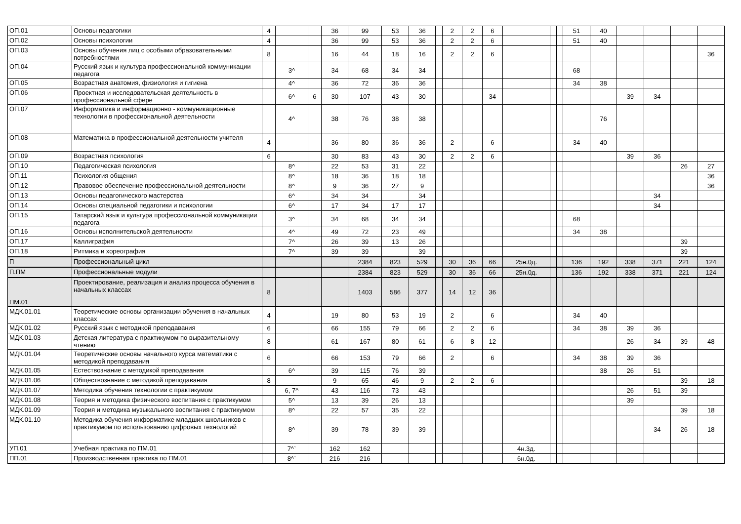| ОП.01 | Основы педагогики | 4 | | | 36 | 99 | 53 | 36 | | 2 | 2 | 6 | | | | 51 | 40 | | | | |
| ОП.02 | Основы психологии | 4 | | | 36 | 99 | 53 | 36 | | 2 | 2 | 6 | | | | 51 | 40 | | | | |
| ОП.03 | Основы обучения лиц с особыми образовательными потребностями | 8 | | | 16 | 44 | 18 | 16 | | 2 | 2 | 6 | | | | | | | | | 36 |
| ОП.04 | Русский язык и культура профессиональной коммуникации педагога | | 3^ | | 34 | 68 | 34 | 34 | | | | | | | | 68 | | | | | |
| ОП.05 | Возрастная анатомия, физиология и гигиена | | 4^ | | 36 | 72 | 36 | 36 | | | | | | | | 34 | 38 | | | | |
| ОП.06 | Проектная и исследовательская деятельность в профессиональной сфере | | 6^ | 6 | 30 | 107 | 43 | 30 | | | | 34 | | | | | | 39 | 34 | | |
| ОП.07 | Информатика и информационно - коммуникационные технологии в профессиональной деятельности | | 4^ | | 38 | 76 | 38 | 38 | | | | | | | | | 76 | | | | |
| ОП.08 | Математика в профессиональной деятельности учителя | 4 | | | 36 | 80 | 36 | 36 | | 2 | | 6 | | | | 34 | 40 | | | | |
| ОП.09 | Возрастная психология | 6 | | | 30 | 83 | 43 | 30 | | 2 | 2 | 6 | | | | | | 39 | 36 | | |
| ОП.10 | Педагогическая психология | | 8^ | | 22 | 53 | 31 | 22 | | | | | | | | | | | | 26 | 27 |
| ОП.11 | Психология общения | | 8^ | | 18 | 36 | 18 | 18 | | | | | | | | | | | | | 36 |
| ОП.12 | Правовое обеспечение профессиональной деятельности | | 8^ | | 9 | 36 | 27 | 9 | | | | | | | | | | | | | 36 |
| ОП.13 | Основы педагогического мастерства | | 6^ | | 34 | 34 | | 34 | | | | | | | | | | | 34 | | |
| ОП.14 | Основы специальной педагогики и психологии | | 6^ | | 17 | 34 | 17 | 17 | | | | | | | | | | | 34 | | |
| ОП.15 | Татарский язык и культура профессиональной коммуникации педагога | | 3^ | | 34 | 68 | 34 | 34 | | | | | | | | 68 | | | | | |
| ОП.16 | Основы исполнительской деятельности | | 4^ | | 49 | 72 | 23 | 49 | | | | | | | | 34 | 38 | | | | |
| ОП.17 | Каллиграфия | | 7^ | | 26 | 39 | 13 | 26 | | | | | | | | | | | | 39 | |
| ОП.18 | Ритмика и хореография | | 7^ | | 39 | 39 | | 39 | | | | | | | | | | | | 39 | |
| П | Профессиональный цикл | | | | | 2384 | 823 | 529 | | 30 | 36 | 66 | 25н.0д. | | | 136 | 192 | 338 | 371 | 221 | 124 |
| П.ПМ | Профессиональные модули | | | | | 2384 | 823 | 529 | | 30 | 36 | 66 | 25н.0д. | | | 136 | 192 | 338 | 371 | 221 | 124 |
| ПМ.01 | Проектирование, реализация и анализ процесса обучения в начальных классах | 8 | | | | 1403 | 586 | 377 | | 14 | 12 | 36 | | | | | | | | | |
| МДК.01.01 | Теоретические основы организации обучения в начальных классах | 4 | | | 19 | 80 | 53 | 19 | | 2 | | 6 | | | | 34 | 40 | | | | |
| МДК.01.02 | Русский язык с методикой преподавания | 6 | | | 66 | 155 | 79 | 66 | | 2 | 2 | 6 | | | | 34 | 38 | 39 | 36 | | |
| МДК.01.03 | Детская литература с практикумом по выразительному чтению | 8 | | | 61 | 167 | 80 | 61 | | 6 | 8 | 12 | | | | | | 26 | 34 | 39 | 48 |
| МДК.01.04 | Теоретические основы начального курса математики с методикой преподавания | 6 | | | 66 | 153 | 79 | 66 | | 2 | | 6 | | | | 34 | 38 | 39 | 36 | | |
| МДК.01.05 | Естествознание с методикой преподавания | | 6^ | | 39 | 115 | 76 | 39 | | | | | | | | | 38 | 26 | 51 | | |
| МДК.01.06 | Обществознание с методикой преподавания | 8 | | | 9 | 65 | 46 | 9 | | 2 | 2 | 6 | | | | | | | | 39 | 18 |
| МДК.01.07 | Методика обучения технологии с практикумом | | 6, 7^ | | 43 | 116 | 73 | 43 | | | | | | | | | | 26 | 51 | 39 | |
| МДК.01.08 | Теория и методика физического воспитания с практикумом | | 5^ | | 13 | 39 | 26 | 13 | | | | | | | | | | 39 | | | |
| МДК.01.09 | Теория и методика музыкального воспитания с практикумом | | 8^ | | 22 | 57 | 35 | 22 | | | | | | | | | | | | 39 | 18 |
| МДК.01.10 | Методика обучения информатике младших школьников с практикумом по использованию цифровых технологий | | 8^ | | 39 | 78 | 39 | 39 | | | | | | | | | | | 34 | 26 | 18 |
| УП.01 | Учебная практика по ПМ.01 | | 7^` | | 162 | 162 | | | | | | | 4н.3д. | | | | | | | | |
| ПП.01 | Производственная практика по ПМ.01 | | 8^` | | 216 | 216 | | | | | | | 6н.0д. | | | | | | | | |